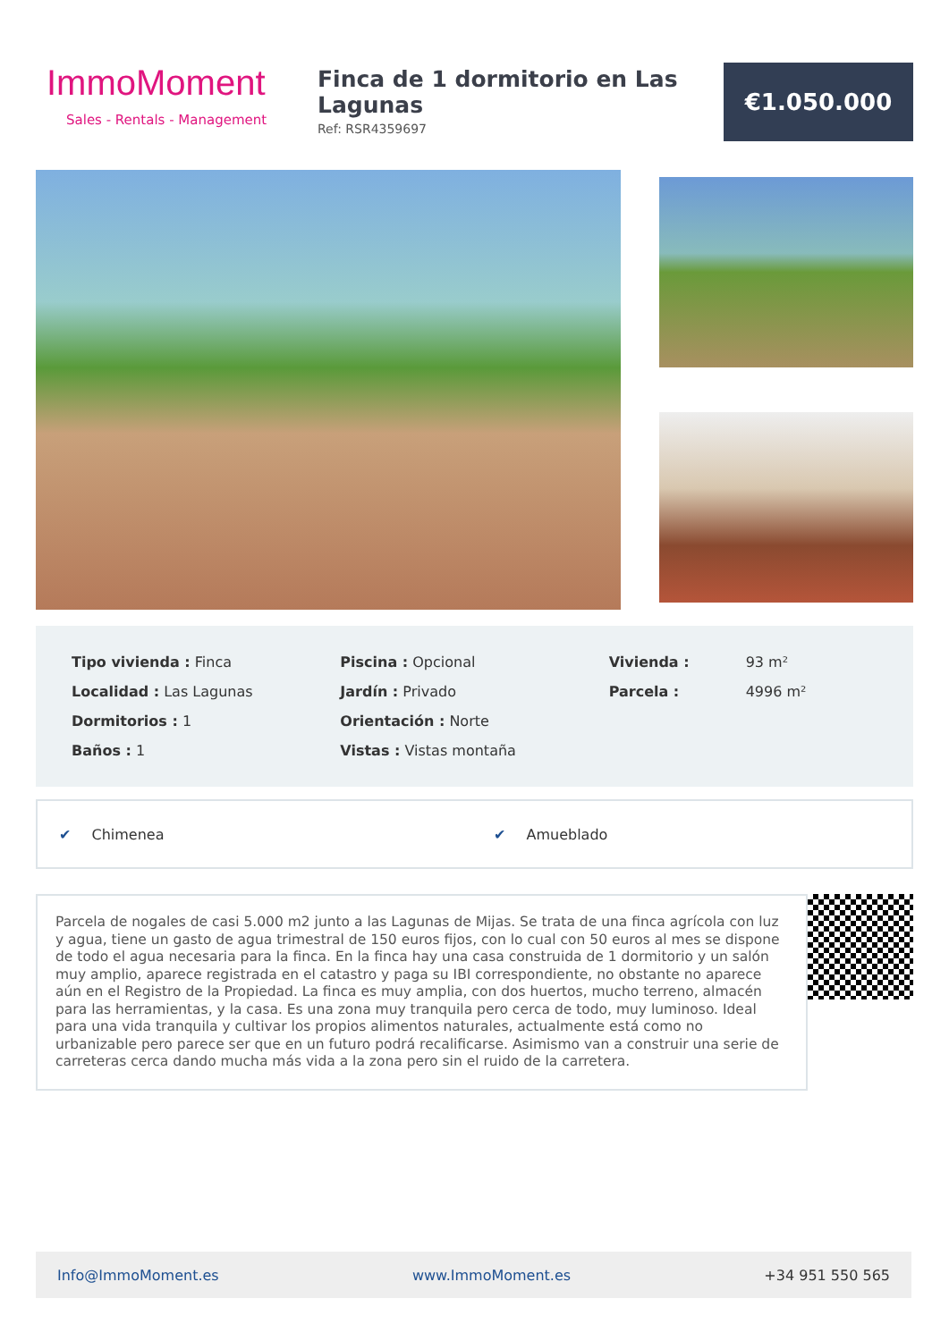ImmoMoment
Sales - Rentals - Management
Finca de 1 dormitorio en Las Lagunas
Ref: RSR4359697
€1.050.000
| Tipo vivienda : Finca |
| Localidad : Las Lagunas |
| Dormitorios : 1 |
| Baños : 1 |
| Piscina : Opcional |
| Jardín : Privado |
| Orientación : Norte |
| Vistas : Vistas montaña |
| Vivienda : | 93 m² |
| Parcela : | 4996 m² |
✔ Chimenea ✔ Amueblado
Parcela de nogales de casi 5.000 m2 junto a las Lagunas de Mijas. Se trata de una finca agrícola con luz y agua, tiene un gasto de agua trimestral de 150 euros fijos, con lo cual con 50 euros al mes se dispone de todo el agua necesaria para la finca. En la finca hay una casa construida de 1 dormitorio y un salón muy amplio, aparece registrada en el catastro y paga su IBI correspondiente, no obstante no aparece aún en el Registro de la Propiedad. La finca es muy amplia, con dos huertos, mucho terreno, almacén para las herramientas, y la casa. Es una zona muy tranquila pero cerca de todo, muy luminoso. Ideal para una vida tranquila y cultivar los propios alimentos naturales, actualmente está como no urbanizable pero parece ser que en un futuro podrá recalificarse. Asimismo van a construir una serie de carreteras cerca dando mucha más vida a la zona pero sin el ruido de la carretera.
Info@ImmoMoment.es www.ImmoMoment.es +34 951 550 565